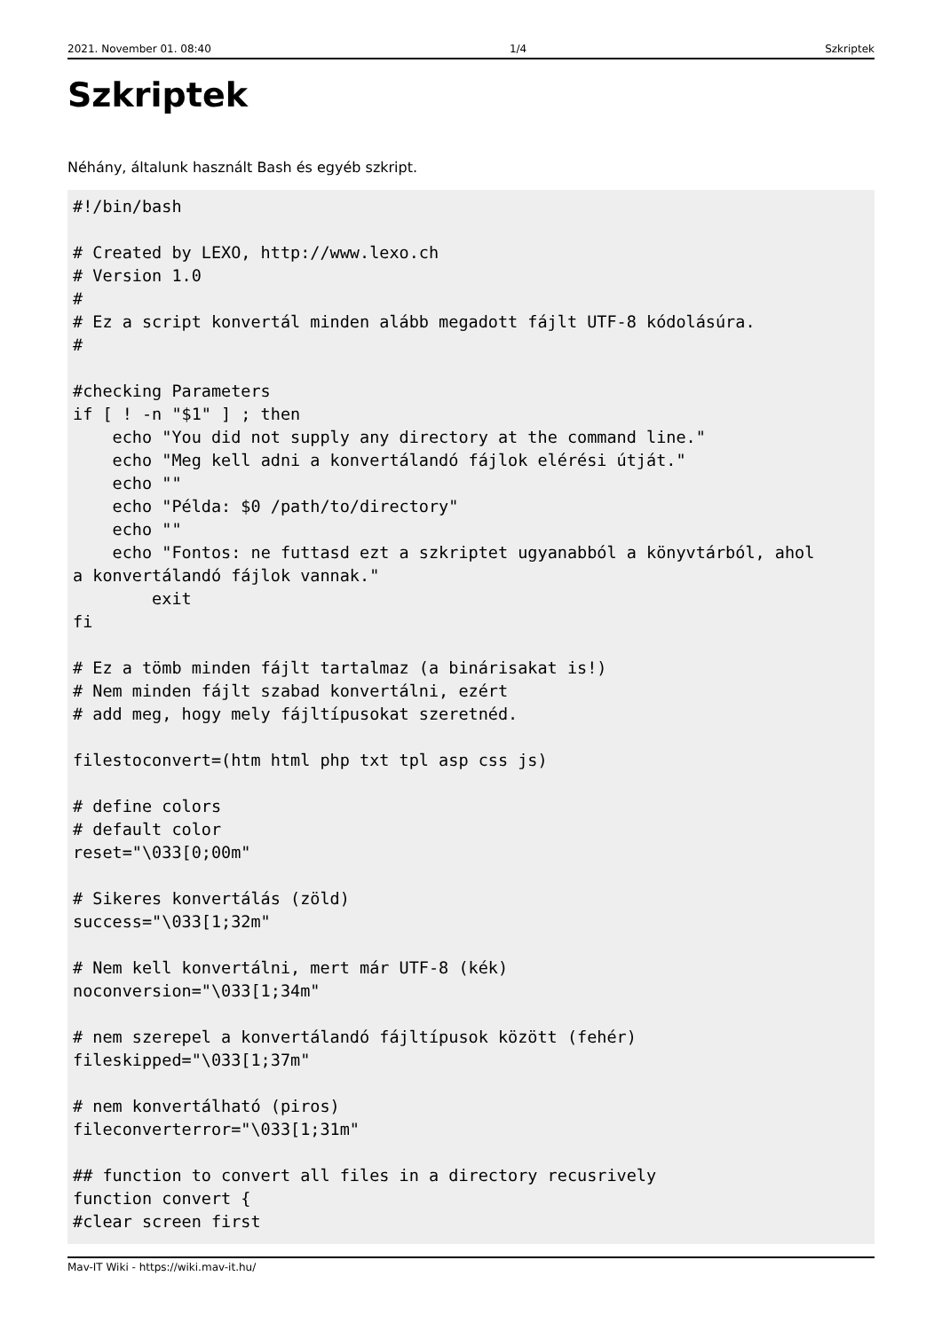2021. November 01. 08:40 1/4 Szkriptek
Szkriptek
Néhány, általunk használt Bash és egyéb szkript.
#!/bin/bash

# Created by LEXO, http://www.lexo.ch
# Version 1.0
#
# Ez a script konvertál minden alább megadott fájlt UTF-8 kódolásúra.
#

#checking Parameters
if [ ! -n "$1" ] ; then
    echo "You did not supply any directory at the command line."
    echo "Meg kell adni a konvertálandó fájlok elérési útját."
    echo ""
    echo "Példa: $0 /path/to/directory"
    echo ""
    echo "Fontos: ne futtasd ezt a szkriptet ugyanabból a könyvtárból, ahol
a konvertálandó fájlok vannak."
        exit
fi

# Ez a tömb minden fájlt tartalmaz (a binárisakat is!)
# Nem minden fájlt szabad konvertálni, ezért
# add meg, hogy mely fájltípusokat szeretnéd.

filestoconvert=(htm html php txt tpl asp css js)

# define colors
# default color
reset="\033[0;00m"

# Sikeres konvertálás (zöld)
success="\033[1;32m"

# Nem kell konvertálni, mert már UTF-8 (kék)
noconversion="\033[1;34m"

# nem szerepel a konvertálandó fájltípusok között (fehér)
fileskipped="\033[1;37m"

# nem konvertálható (piros)
fileconverterror="\033[1;31m"

## function to convert all files in a directory recusrively
function convert {
#clear screen first
Mav-IT Wiki - https://wiki.mav-it.hu/